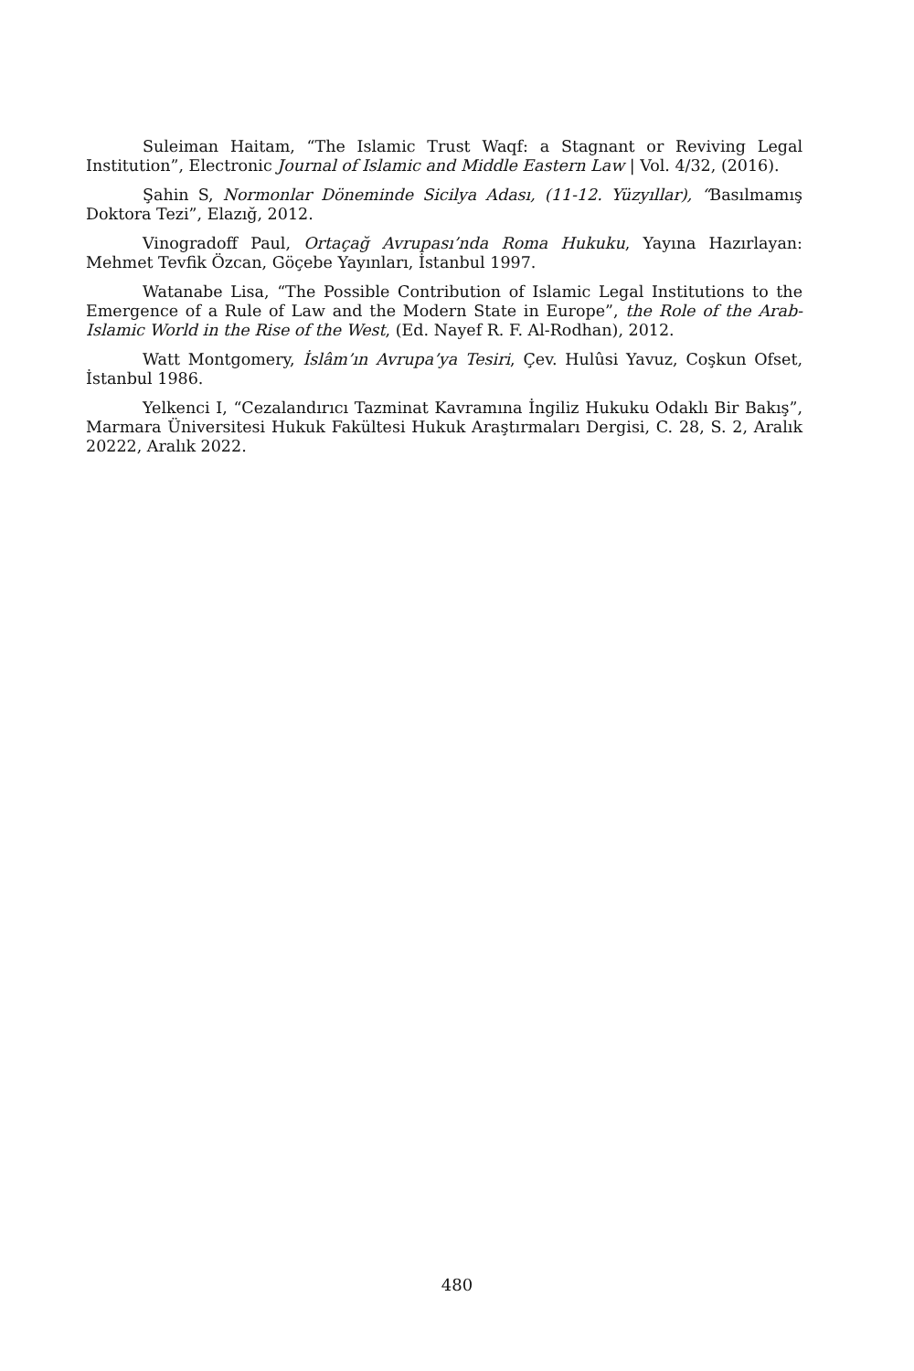Suleiman Haitam, “The Islamic Trust Waqf: a Stagnant or Reviving Legal Institution”, Electronic Journal of Islamic and Middle Eastern Law | Vol. 4/32, (2016).
Şahin S, Normonlar Döneminde Sicilya Adası, (11-12. Yüzyıllar), “Basılmamış Doktora Tezi”, Elazığ, 2012.
Vinogradoff Paul, Ortaçağ Avrupası’nda Roma Hukuku, Yayına Hazırlayan: Mehmet Tevfik Özcan, Göçebe Yayınları, İstanbul 1997.
Watanabe Lisa, “The Possible Contribution of Islamic Legal Institutions to the Emergence of a Rule of Law and the Modern State in Europe”, the Role of the Arab-Islamic World in the Rise of the West, (Ed. Nayef R. F. Al-Rodhan), 2012.
Watt Montgomery, İslâm’ın Avrupa’ya Tesiri, Çev. Hulûsi Yavuz, Coşkun Ofset, İstanbul 1986.
Yelkenci I, “Cezalandırıcı Tazminat Kavramına İngiliz Hukuku Odaklı Bir Bakış”, Marmara Üniversitesi Hukuk Fakültesi Hukuk Araştırmaları Dergisi, C. 28, S. 2, Aralık 20222, Aralık 2022.
480